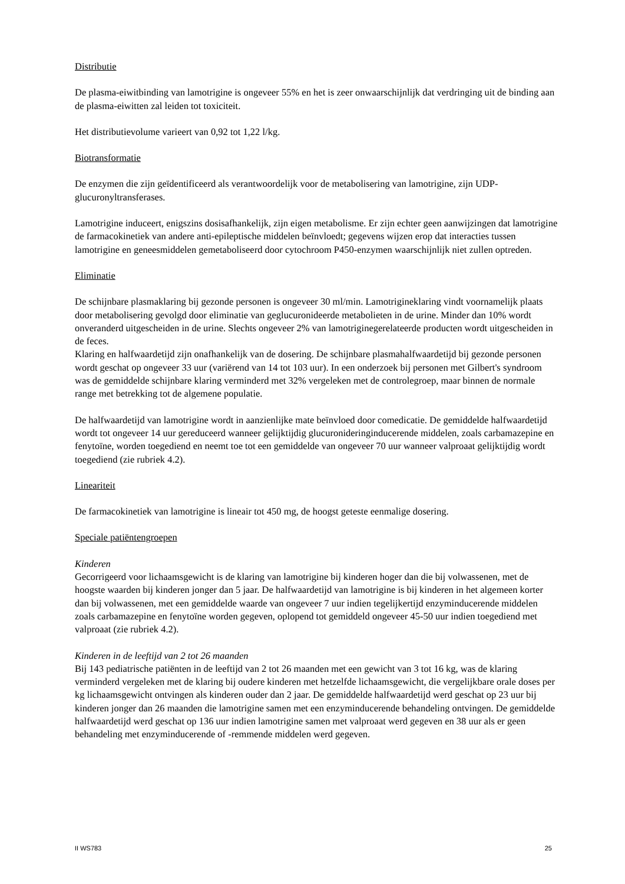Distributie
De plasma-eiwitbinding van lamotrigine is ongeveer 55% en het is zeer onwaarschijnlijk dat verdringing uit de binding aan de plasma-eiwitten zal leiden tot toxiciteit.
Het distributievolume varieert van 0,92 tot 1,22 l/kg.
Biotransformatie
De enzymen die zijn geïdentificeerd als verantwoordelijk voor de metabolisering van lamotrigine, zijn UDP-glucuronyltransferases.
Lamotrigine induceert, enigszins dosisafhankelijk, zijn eigen metabolisme. Er zijn echter geen aanwijzingen dat lamotrigine de farmacokinetiek van andere anti-epileptische middelen beïnvloedt; gegevens wijzen erop dat interacties tussen lamotrigine en geneesmiddelen gemetaboliseerd door cytochroom P450-enzymen waarschijnlijk niet zullen optreden.
Eliminatie
De schijnbare plasmaklaring bij gezonde personen is ongeveer 30 ml/min. Lamotrigineklaring vindt voornamelijk plaats door metabolisering gevolgd door eliminatie van geglucuronideerde metabolieten in de urine. Minder dan 10% wordt onveranderd uitgescheiden in de urine. Slechts ongeveer 2% van lamotriginegerelateerde producten wordt uitgescheiden in de feces.
Klaring en halfwaardetijd zijn onafhankelijk van de dosering. De schijnbare plasmahalfwaardetijd bij gezonde personen wordt geschat op ongeveer 33 uur (variërend van 14 tot 103 uur). In een onderzoek bij personen met Gilbert's syndroom was de gemiddelde schijnbare klaring verminderd met 32% vergeleken met de controlegroep, maar binnen de normale range met betrekking tot de algemene populatie.
De halfwaardetijd van lamotrigine wordt in aanzienlijke mate beïnvloed door comedicatie. De gemiddelde halfwaardetijd wordt tot ongeveer 14 uur gereduceerd wanneer gelijktijdig glucuronideringinducerende middelen, zoals carbamazepine en fenytoïne, worden toegediend en neemt toe tot een gemiddelde van ongeveer 70 uur wanneer valproaat gelijktijdig wordt toegediend (zie rubriek 4.2).
Lineariteit
De farmacokinetiek van lamotrigine is lineair tot 450 mg, de hoogst geteste eenmalige dosering.
Speciale patiëntengroepen
Kinderen
Gecorrigeerd voor lichaamsgewicht is de klaring van lamotrigine bij kinderen hoger dan die bij volwassenen, met de hoogste waarden bij kinderen jonger dan 5 jaar. De halfwaardetijd van lamotrigine is bij kinderen in het algemeen korter dan bij volwassenen, met een gemiddelde waarde van ongeveer 7 uur indien tegelijkertijd enzyminducerende middelen zoals carbamazepine en fenytoïne worden gegeven, oplopend tot gemiddeld ongeveer 45-50 uur indien toegediend met valproaat (zie rubriek 4.2).
Kinderen in de leeftijd van 2 tot 26 maanden
Bij 143 pediatrische patiënten in de leeftijd van 2 tot 26 maanden met een gewicht van 3 tot 16 kg, was de klaring verminderd vergeleken met de klaring bij oudere kinderen met hetzelfde lichaamsgewicht, die vergelijkbare orale doses per kg lichaamsgewicht ontvingen als kinderen ouder dan 2 jaar. De gemiddelde halfwaardetijd werd geschat op 23 uur bij kinderen jonger dan 26 maanden die lamotrigine samen met een enzyminducerende behandeling ontvingen. De gemiddelde halfwaardetijd werd geschat op 136 uur indien lamotrigine samen met valproaat werd gegeven en 38 uur als er geen behandeling met enzyminducerende of -remmende middelen werd gegeven.
II WS783 25